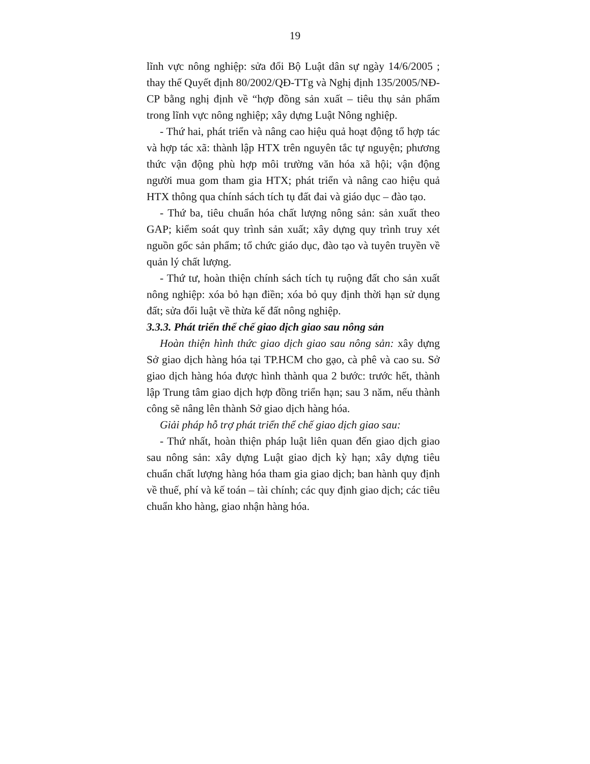19
lĩnh vực nông nghiệp: sửa đổi Bộ Luật dân sự ngày 14/6/2005 ; thay thế Quyết định 80/2002/QĐ-TTg và Nghị định 135/2005/NĐ-CP bằng nghị định về “hợp đồng sản xuất – tiêu thụ sản phẩm trong lĩnh vực nông nghiệp; xây dựng Luật Nông nghiệp.
- Thứ hai, phát triển và nâng cao hiệu quả hoạt động tổ hợp tác và hợp tác xã: thành lập HTX trên nguyên tắc tự nguyện; phương thức vận động phù hợp môi trường văn hóa xã hội; vận động người mua gom tham gia HTX; phát triển và nâng cao hiệu quả HTX thông qua chính sách tích tụ đất đai và giáo dục – đào tạo.
- Thứ ba, tiêu chuẩn hóa chất lượng nông sản: sản xuất theo GAP; kiểm soát quy trình sản xuất; xây dựng quy trình truy xét nguồn gốc sản phẩm; tổ chức giáo dục, đào tạo và tuyên truyền về quản lý chất lượng.
- Thứ tư, hoàn thiện chính sách tích tụ ruộng đất cho sản xuất nông nghiệp: xóa bỏ hạn điền; xóa bỏ quy định thời hạn sử dụng đất; sửa đổi luật về thừa kế đất nông nghiệp.
3.3.3. Phát triển thể chế giao dịch giao sau nông sản
Hoàn thiện hình thức giao dịch giao sau nông sản: xây dựng Sở giao dịch hàng hóa tại TP.HCM cho gạo, cà phê và cao su. Sở giao dịch hàng hóa được hình thành qua 2 bước: trước hết, thành lập Trung tâm giao dịch hợp đồng triển hạn; sau 3 năm, nếu thành công sẽ nâng lên thành Sở giao dịch hàng hóa.
Giải pháp hỗ trợ phát triển thể chế giao dịch giao sau:
- Thứ nhất, hoàn thiện pháp luật liên quan đến giao dịch giao sau nông sản: xây dựng Luật giao dịch kỳ hạn; xây dựng tiêu chuẩn chất lượng hàng hóa tham gia giao dịch; ban hành quy định về thuế, phí và kế toán – tài chính; các quy định giao dịch; các tiêu chuẩn kho hàng, giao nhận hàng hóa.